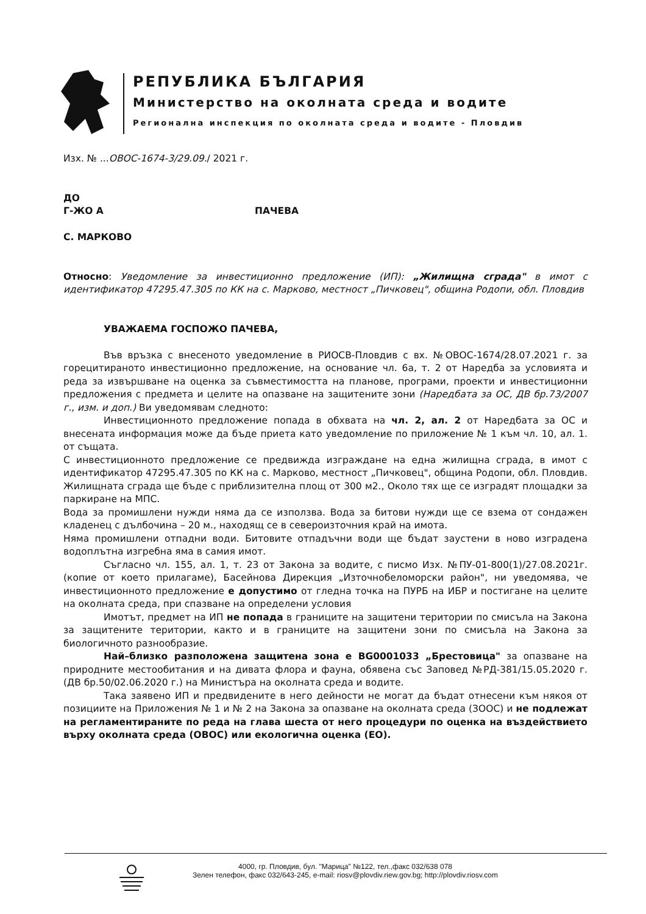РЕПУБЛИКА БЪЛГАРИЯ
Министерство на околната среда и водите
Регионална инспекция по околната среда и водите - Пловдив
Изх. № ...ОВОС-1674-3/29.09./ 2021 г.
ДО
Г-ЖО А ПАЧЕВА
С. МАРКОВО
Относно: Уведомление за инвестиционно предложение (ИП): „Жилищна сграда" в имот с идентификатор 47295.47.305 по КК на с. Марково, местност „Пичковец", община Родопи, обл. Пловдив
УВАЖАЕМА ГОСПОЖО ПАЧЕВА,
Във връзка с внесеното уведомление в РИОСВ-Пловдив с вх. №ОВОС-1674/28.07.2021 г. за горецитираното инвестиционно предложение, на основание чл. 6а, т. 2 от Наредба за условията и реда за извършване на оценка за съвместимостта на планове, програми, проекти и инвестиционни предложения с предмета и целите на опазване на защитените зони (Наредбата за ОС, ДВ бр.73/2007 г., изм. и доп.) Ви уведомявам следното:
Инвестиционното предложение попада в обхвата на чл. 2, ал. 2 от Наредбата за ОС и внесената информация може да бъде приета като уведомление по приложение № 1 към чл. 10, ал. 1. от същата.
С инвестиционното предложение се предвижда изграждане на една жилищна сграда, в имот с идентификатор 47295.47.305 по КК на с. Марково, местност „Пичковец", община Родопи, обл. Пловдив. Жилищната сграда ще бъде с приблизителна площ от 300 м2., Около тях ще се изградят площадки за паркиране на МПС.
Вода за промишлени нужди няма да се използва. Вода за битови нужди ще се взема от сондажен кладенец с дълбочина – 20 м., находящ се в североизточния край на имота.
Няма промишлени отпадни води. Битовите отпадъчни води ще бъдат заустени в ново изградена водоплътна изгребна яма в самия имот.
Съгласно чл. 155, ал. 1, т. 23 от Закона за водите, с писмо Изх. №ПУ-01-800(1)/27.08.2021г. (копие от което прилагаме), Басейнова Дирекция „Източнобеломорски район", ни уведомява, че инвестиционното предложение е допустимо от гледна точка на ПУРБ на ИБР и постигане на целите на околната среда, при спазване на определени условия
Имотът, предмет на ИП не попада в границите на защитени територии по смисъла на Закона за защитените територии, както и в границите на защитени зони по смисъла на Закона за биологичното разнообразие.
Най–близко разположена защитена зона е BG0001033 „Брестовица" за опазване на природните местообитания и на дивата флора и фауна, обявена със Заповед №РД-381/15.05.2020 г. (ДВ бр.50/02.06.2020 г.) на Министъра на околната среда и водите.
Така заявено ИП и предвидените в него дейности не могат да бъдат отнесени към някоя от позициите на Приложения № 1 и № 2 на Закона за опазване на околната среда (ЗООС) и не подлежат на регламентираните по реда на глава шеста от него процедури по оценка на въздействието върху околната среда (ОВОС) или екологична оценка (ЕО).
4000, гр. Пловдив, бул. "Марица" №122, тел.,факс 032/638 078
Зелен телефон, факс 032/643-245, e-mail: riosv@plovdiv.riew.gov.bg; http://plovdiv.riosv.com